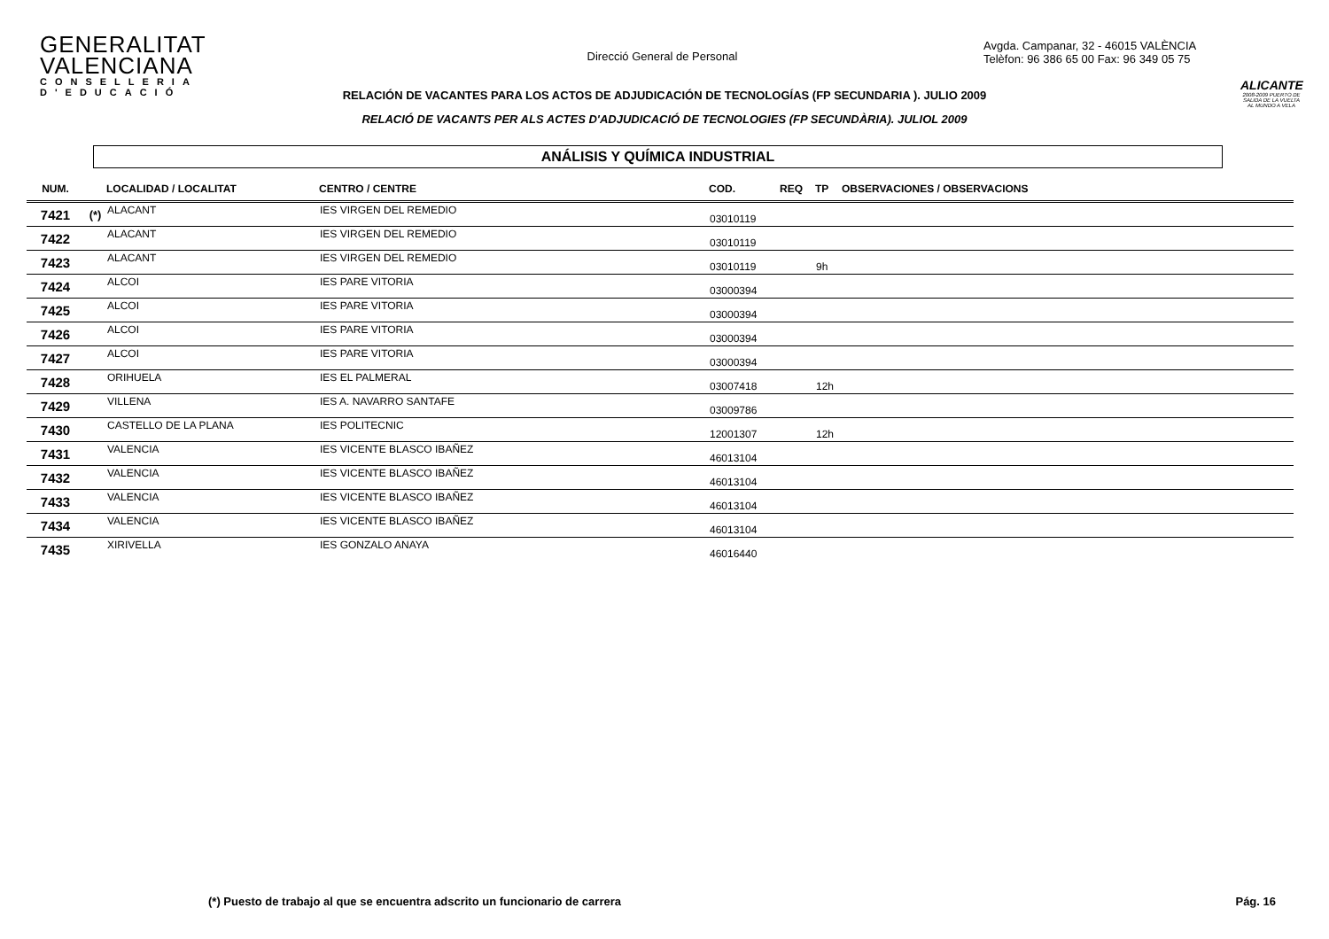GENERALITAT VALENCIANA
CONSELLERIA D'EDUCACIÓ
Direcció General de Personal
Avgda. Campanar, 32 - 46015 VALÈNCIA
Telèfon: 96 386 65 00 Fax: 96 349 05 75
ALICANTE
2008-2009 PUERTO DE SALIDA DE LA VUELTA AL MUNDO A VELA
RELACIÓN DE VACANTES PARA LOS ACTOS DE ADJUDICACIÓN DE TECNOLOGÍAS (FP SECUNDARIA ). JULIO 2009
RELACIÓ DE VACANTS PER ALS ACTES D'ADJUDICACIÓ DE TECNOLOGIES (FP SECUNDÀRIA). JULIOL 2009
ANÁLISIS Y QUÍMICA INDUSTRIAL
| NUM. | | LOCALIDAD / LOCALITAT | CENTRO / CENTRE | COD. | REQ | TP | OBSERVACIONES / OBSERVACIONS |
| --- | --- | --- | --- | --- | --- | --- | --- |
| 7421 | (*) | ALACANT | IES VIRGEN DEL REMEDIO | 03010119 | | | |
| 7422 | | ALACANT | IES VIRGEN DEL REMEDIO | 03010119 | | | |
| 7423 | | ALACANT | IES VIRGEN DEL REMEDIO | 03010119 | | 9h | |
| 7424 | | ALCOI | IES PARE VITORIA | 03000394 | | | |
| 7425 | | ALCOI | IES PARE VITORIA | 03000394 | | | |
| 7426 | | ALCOI | IES PARE VITORIA | 03000394 | | | |
| 7427 | | ALCOI | IES PARE VITORIA | 03000394 | | | |
| 7428 | | ORIHUELA | IES EL PALMERAL | 03007418 | | 12h | |
| 7429 | | VILLENA | IES A. NAVARRO SANTAFE | 03009786 | | | |
| 7430 | | CASTELLO DE LA PLANA | IES POLITECNIC | 12001307 | | 12h | |
| 7431 | | VALENCIA | IES VICENTE BLASCO IBAÑEZ | 46013104 | | | |
| 7432 | | VALENCIA | IES VICENTE BLASCO IBAÑEZ | 46013104 | | | |
| 7433 | | VALENCIA | IES VICENTE BLASCO IBAÑEZ | 46013104 | | | |
| 7434 | | VALENCIA | IES VICENTE BLASCO IBAÑEZ | 46013104 | | | |
| 7435 | | XIRIVELLA | IES GONZALO ANAYA | 46016440 | | | |
(*) Puesto de trabajo al que se encuentra adscrito un funcionario de carrera Pág. 16